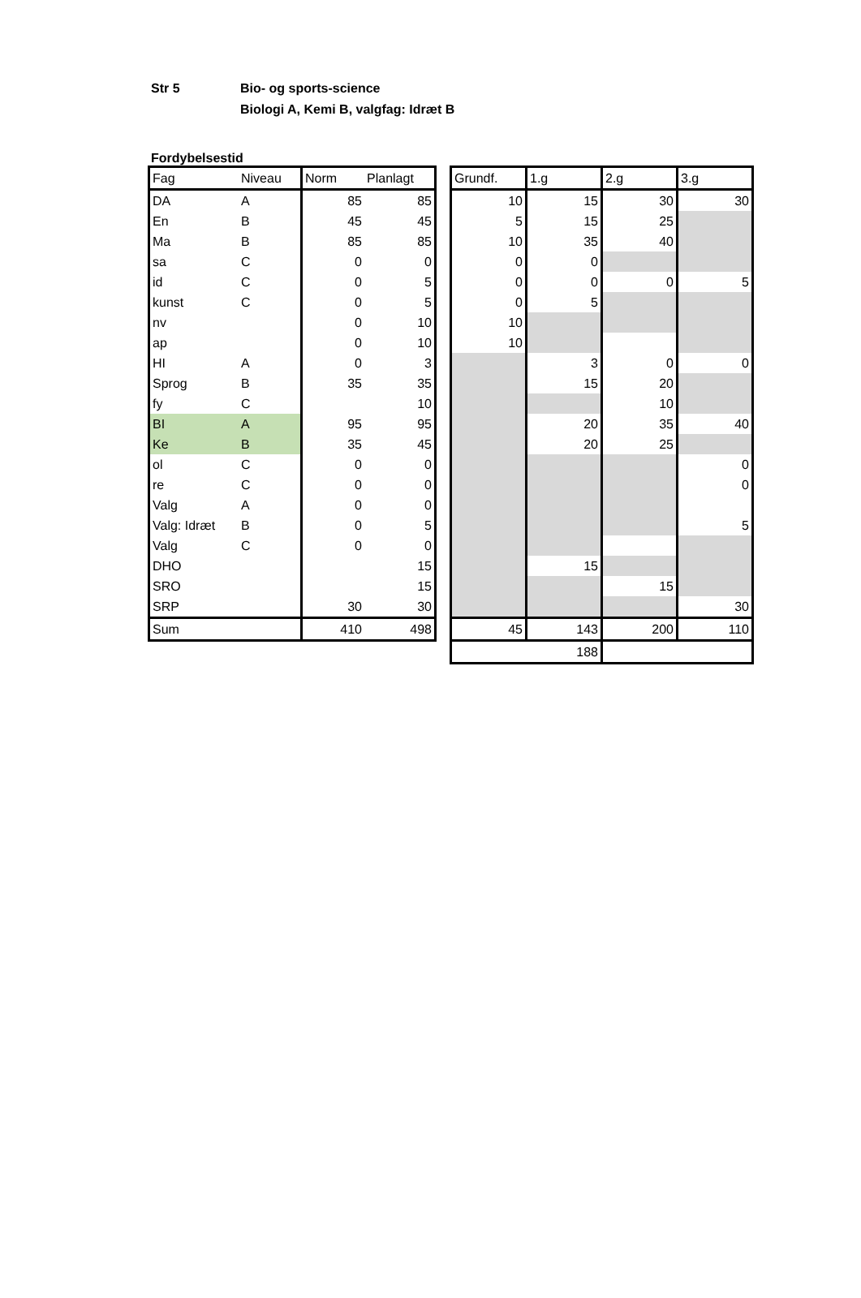Str 5 Bio- og sports-science
Biologi A, Kemi B, valgfag: Idræt B
Fordybelsestid
| Fag | Niveau | Norm | Planlagt |
| --- | --- | --- | --- |
| DA | A | 85 | 85 |
| En | B | 45 | 45 |
| Ma | B | 85 | 85 |
| sa | C | 0 | 0 |
| id | C | 0 | 5 |
| kunst | C | 0 | 5 |
| nv | | 0 | 10 |
| ap | | 0 | 10 |
| HI | A | 0 | 3 |
| Sprog | B | 35 | 35 |
| fy | C | | 10 |
| BI | A | 95 | 95 |
| Ke | B | 35 | 45 |
| ol | C | 0 | 0 |
| re | C | 0 | 0 |
| Valg | A | 0 | 0 |
| Valg: Idræt | B | 0 | 5 |
| Valg | C | 0 | 0 |
| DHO | | | 15 |
| SRO | | | 15 |
| SRP | | 30 | 30 |
| Sum | | 410 | 498 |
| Grundf. | 1.g | 2.g | 3.g |
| --- | --- | --- | --- |
| 10 | 15 | 30 | 30 |
| 5 | 15 | 25 | |
| 10 | 35 | 40 | |
| 0 | 0 | | |
| 0 | 0 | 0 | 5 |
| 0 | 5 | | |
| 10 | | | |
| 10 | | | |
| | 3 | 0 | 0 |
| | 15 | 20 | |
| | | 10 | |
| | 20 | 35 | 40 |
| | 20 | 25 | |
| | | | 0 |
| | | | 0 |
| | | | 5 |
| | 15 | | |
| | | 15 | |
| | | | 30 |
| 45 | 143 | 200 | 110 |
| 188 | | | |